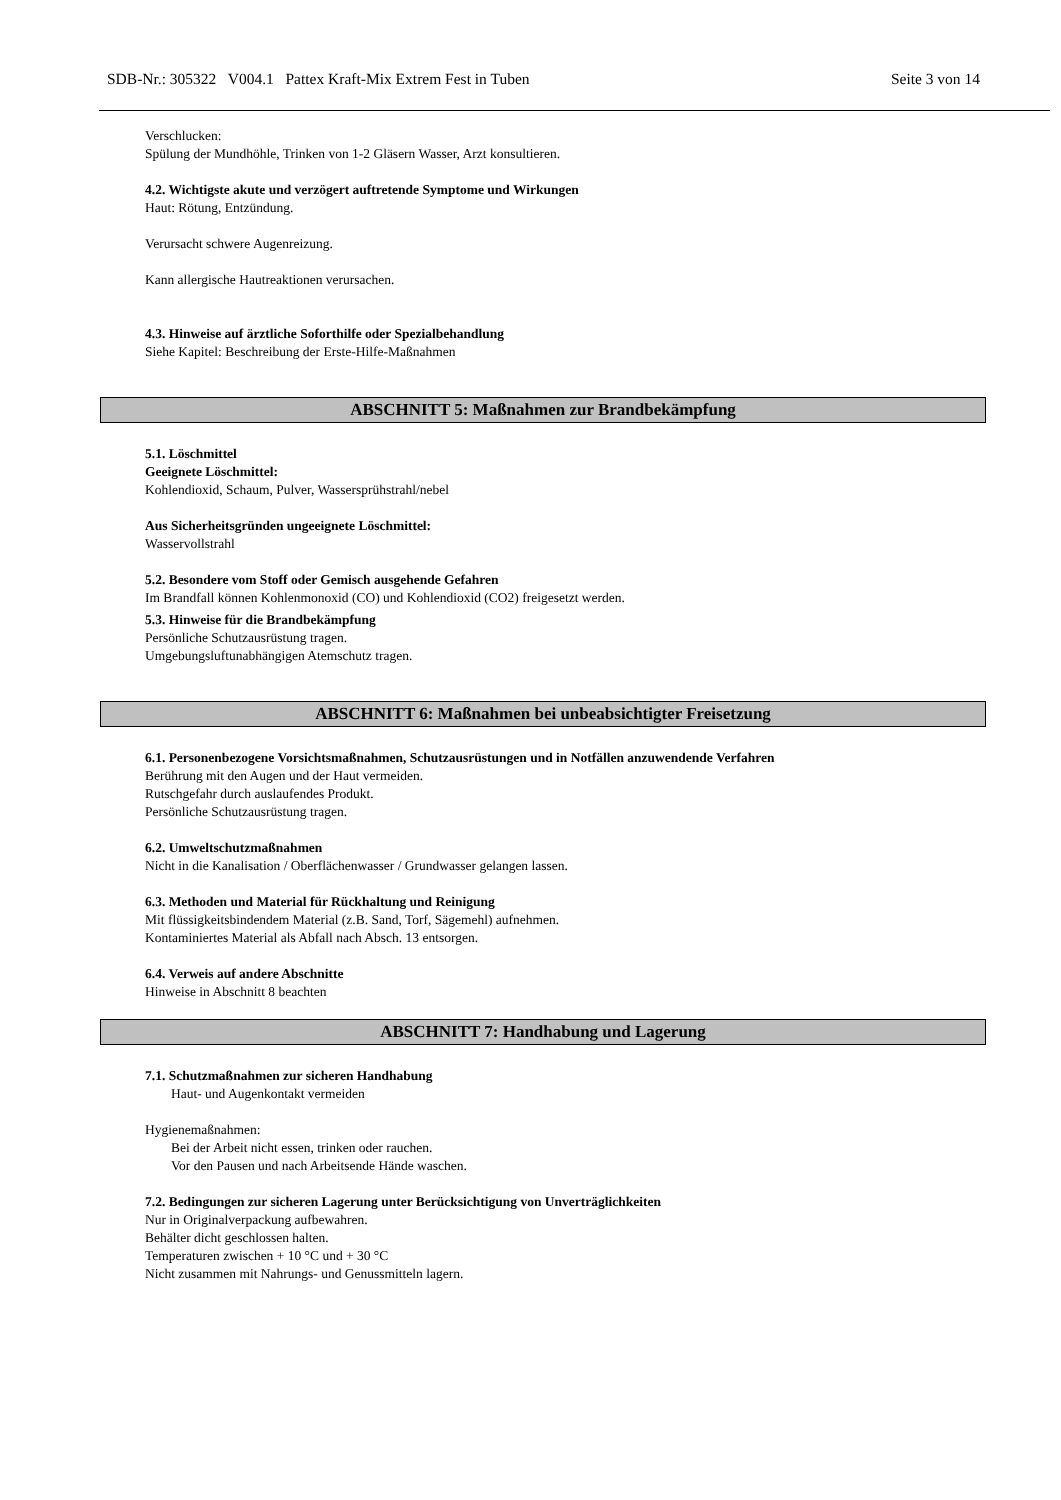SDB-Nr.: 305322 V004.1 Pattex Kraft-Mix Extrem Fest in Tuben Seite 3 von 14
Verschlucken:
Spülung der Mundhöhle, Trinken von 1-2 Gläsern Wasser, Arzt konsultieren.
4.2. Wichtigste akute und verzögert auftretende Symptome und Wirkungen
Haut: Rötung, Entzündung.
Verursacht schwere Augenreizung.
Kann allergische Hautreaktionen verursachen.
4.3. Hinweise auf ärztliche Soforthilfe oder Spezialbehandlung
Siehe Kapitel: Beschreibung der Erste-Hilfe-Maßnahmen
ABSCHNITT 5: Maßnahmen zur Brandbekämpfung
5.1. Löschmittel
Geeignete Löschmittel:
Kohlendioxid, Schaum, Pulver, Wassersprühstrahl/nebel
Aus Sicherheitsgründen ungeeignete Löschmittel:
Wasservollstrahl
5.2. Besondere vom Stoff oder Gemisch ausgehende Gefahren
Im Brandfall können Kohlenmonoxid (CO) und Kohlendioxid (CO2) freigesetzt werden.
5.3. Hinweise für die Brandbekämpfung
Persönliche Schutzausrüstung tragen.
Umgebungsluftunabhängigen Atemschutz tragen.
ABSCHNITT 6: Maßnahmen bei unbeabsichtigter Freisetzung
6.1. Personenbezogene Vorsichtsmaßnahmen, Schutzausrüstungen und in Notfällen anzuwendende Verfahren
Berührung mit den Augen und der Haut vermeiden.
Rutschgefahr durch auslaufendes Produkt.
Persönliche Schutzausrüstung tragen.
6.2. Umweltschutzmaßnahmen
Nicht in die Kanalisation / Oberflächenwasser / Grundwasser gelangen lassen.
6.3. Methoden und Material für Rückhaltung und Reinigung
Mit flüssigkeitsbindendem Material (z.B. Sand, Torf, Sägemehl) aufnehmen.
Kontaminiertes Material als Abfall nach Absch. 13 entsorgen.
6.4. Verweis auf andere Abschnitte
Hinweise in Abschnitt 8 beachten
ABSCHNITT 7: Handhabung und Lagerung
7.1. Schutzmaßnahmen zur sicheren Handhabung
Haut- und Augenkontakt vermeiden
Hygienemaßnahmen:
Bei der Arbeit nicht essen, trinken oder rauchen.
Vor den Pausen und nach Arbeitsende Hände waschen.
7.2. Bedingungen zur sicheren Lagerung unter Berücksichtigung von Unverträglichkeiten
Nur in Originalverpackung aufbewahren.
Behälter dicht geschlossen halten.
Temperaturen zwischen + 10 °C und + 30 °C
Nicht zusammen mit Nahrungs- und Genussmitteln lagern.